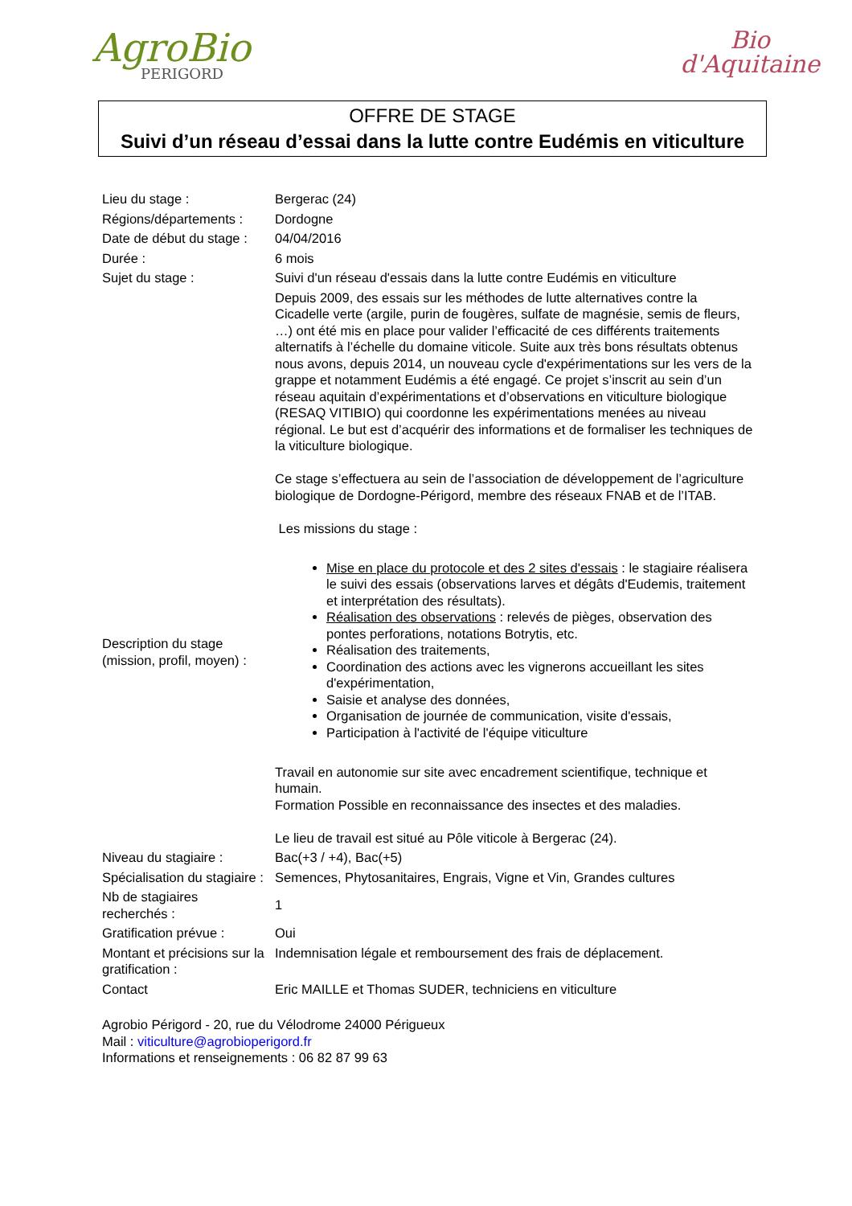AgroBio
PERIGORD
Bio
d'Aquitaine
OFFRE DE STAGE
Suivi d’un réseau d’essai dans la lutte contre Eudémis en viticulture
| Lieu du stage : | Bergerac (24) |
| Régions/départements : | Dordogne |
| Date de début du stage : | 04/04/2016 |
| Durée : | 6 mois |
| Sujet du stage : | Suivi d'un réseau d'essais dans la lutte contre Eudémis en viticulture |
| Description du stage (mission, profil, moyen) : | Depuis 2009, des essais sur les méthodes de lutte alternatives contre la Cicadelle verte (argile, purin de fougères, sulfate de magnésie, semis de fleurs, …) ont été mis en place pour valider l’efficacité de ces différents traitements alternatifs à l’échelle du domaine viticole. Suite aux très bons résultats obtenus nous avons, depuis 2014, un nouveau cycle d'expérimentations sur les vers de la grappe et notamment Eudémis a été engagé. Ce projet s’inscrit au sein d’un réseau aquitain d’expérimentations et d’observations en viticulture biologique (RESAQ VITIBIO) qui coordonne les expérimentations menées au niveau régional. Le but est d’acquérir des informations et de formaliser les techniques de la viticulture biologique. Ce stage s’effectuera au sein de l’association de développement de l’agriculture biologique de Dordogne-Périgord, membre des réseaux FNAB et de l’ITAB. Les missions du stage : Mise en place du protocole et des 2 sites d'essais : le stagiaire réalisera le suivi des essais (observations larves et dégâts d'Eudemis, traitement et interprétation des résultats). Réalisation des observations : relevés de pièges, observation des pontes perforations, notations Botrytis, etc. Réalisation des traitements, Coordination des actions avec les vignerons accueillant les sites d'expérimentation, Saisie et analyse des données, Organisation de journée de communication, visite d'essais, Participation à l'activité de l'équipe viticulture Travail en autonomie sur site avec encadrement scientifique, technique et humain. Formation Possible en reconnaissance des insectes et des maladies. Le lieu de travail est situé au Pôle viticole à Bergerac (24). |
| Niveau du stagiaire : | Bac(+3 / +4), Bac(+5) |
| Spécialisation du stagiaire : | Semences, Phytosanitaires, Engrais, Vigne et Vin, Grandes cultures |
| Nb de stagiaires recherchés : | 1 |
| Gratification prévue : | Oui |
| Montant et précisions sur la gratification : | Indemnisation légale et remboursement des frais de déplacement. |
| Contact | Eric MAILLE et Thomas SUDER, techniciens en viticulture |
Agrobio Périgord - 20, rue du Vélodrome 24000 Périgueux
Mail : viticulture@agrobioperigord.fr
Informations et renseignements : 06 82 87 99 63